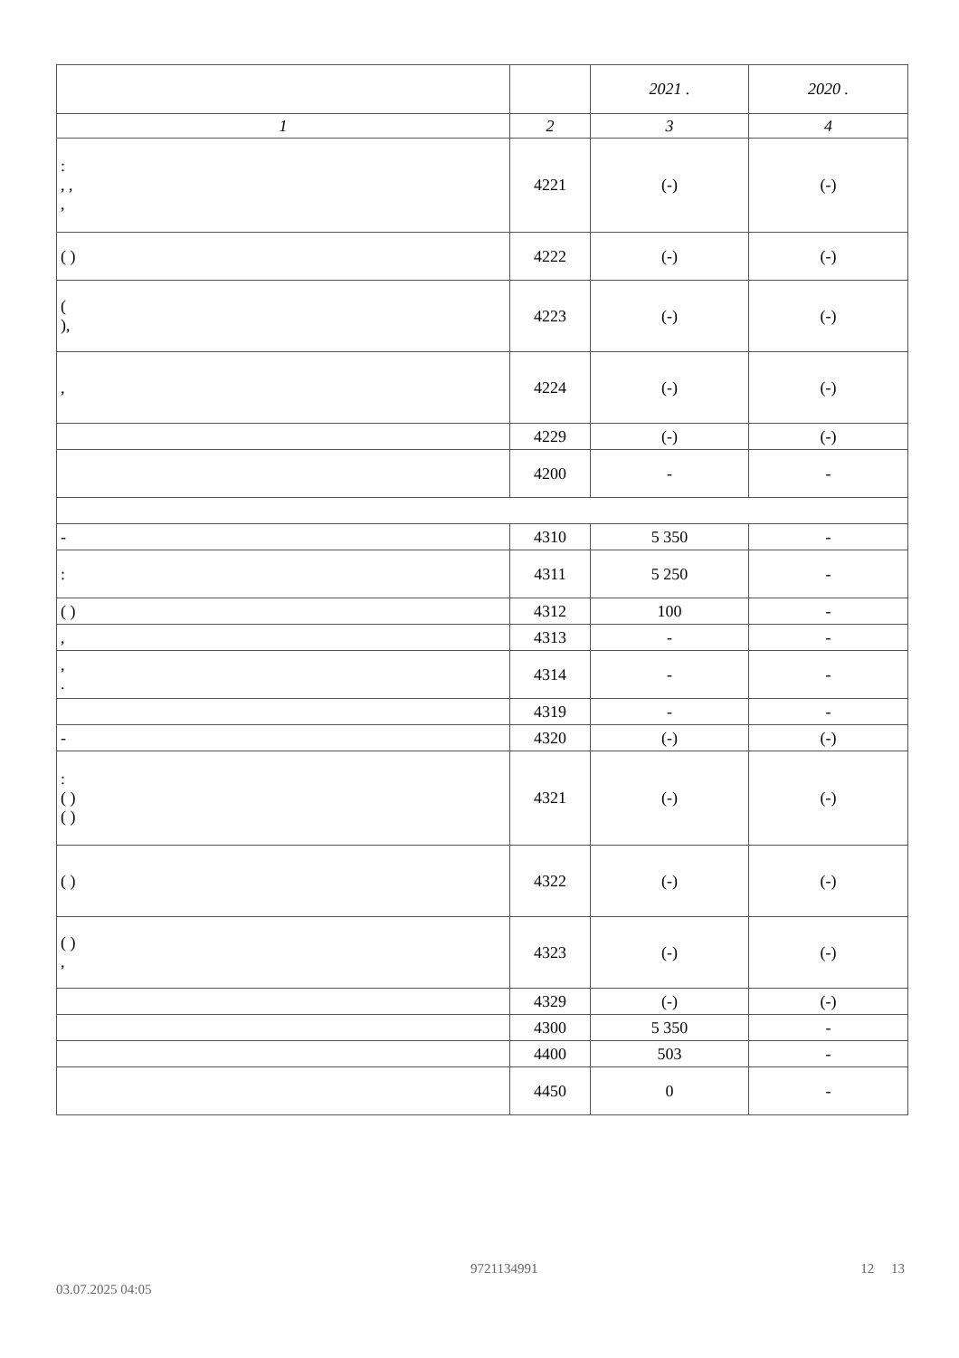| | | 2021 . | 2020 . |
| --- | --- | --- | --- |
| 1 | 2 | 3 | 4 |
| : , , , | 4221 | (-) | (-) |
| ( ) | 4222 | (-) | (-) |
| ( ), | 4223 | (-) | (-) |
| , | 4224 | (-) | (-) |
| | 4229 | (-) | (-) |
| | 4200 | - | - |
| - | 4310 | 5 350 | - |
| : | 4311 | 5 250 | - |
| ( ) | 4312 | 100 | - |
| , | 4313 | - | - |
| , . | 4314 | - | - |
| | 4319 | - | - |
| - | 4320 | (-) | (-) |
| : ( ) ( ) | 4321 | (-) | (-) |
| ( ) | 4322 | (-) | (-) |
| ( ) , | 4323 | (-) | (-) |
| | 4329 | (-) | (-) |
| | 4300 | 5 350 | - |
| | 4400 | 503 | - |
| | 4450 | 0 | - |
9721134991 12 13
03.07.2025 04:05